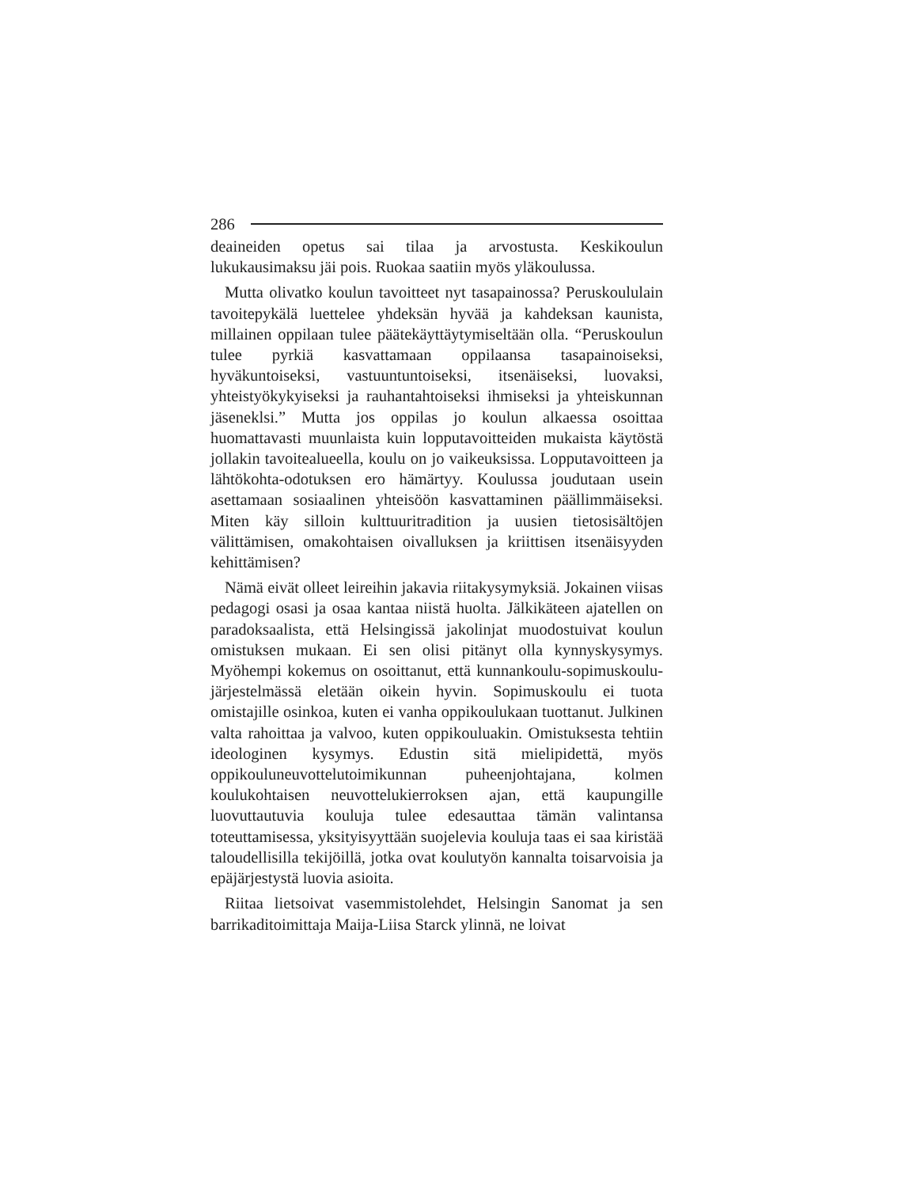286
deaineiden opetus sai tilaa ja arvostusta. Keskikoulun lukukausimaksu jäi pois. Ruokaa saatiin myös yläkoulussa.
Mutta olivatko koulun tavoitteet nyt tasapainossa? Peruskoululain tavoitepykälä luettelee yhdeksän hyvää ja kahdeksan kaunista, millainen oppilaan tulee päätekäyttäytymiseltään olla. “Peruskoulun tulee pyrkiä kasvattamaan oppilaansa tasapainoiseksi, hyväkuntoiseksi, vastuuntuntoiseksi, itsenäiseksi, luovaksi, yhteistyökykyiseksi ja rauhantahtoiseksi ihmiseksi ja yhteiskunnan jäseneklsi.” Mutta jos oppilas jo koulun alkaessa osoittaa huomattavasti muunlaista kuin lopputavoitteiden mukaista käytöstä jollakin tavoitealueella, koulu on jo vaikeuksissa. Lopputavoitteen ja lähtökohta-odotuksen ero hämärtyy. Koulussa joudutaan usein asettamaan sosiaalinen yhteisöön kasvattaminen päällimmäiseksi. Miten käy silloin kulttuuritradition ja uusien tietosisältöjen välittämisen, omakohtaisen oivalluksen ja kriittisen itsenäisyyden kehittämisen?
Nämä eivät olleet leireihin jakavia riitakysymyksiä. Jokainen viisas pedagogi osasi ja osaa kantaa niistä huolta. Jälkikäteen ajatellen on paradoksaalista, että Helsingissä jakolinjat muodostuivat koulun omistuksen mukaan. Ei sen olisi pitänyt olla kynnyskysymys. Myöhempi kokemus on osoittanut, että kunnankoulu-sopimuskoulu-järjestelmässä eletään oikein hyvin. Sopimuskoulu ei tuota omistajille osinkoa, kuten ei vanha oppikoulukaan tuottanut. Julkinen valta rahoittaa ja valvoo, kuten oppikouluakin. Omistuksesta tehtiin ideologinen kysymys. Edustin sitä mielipidettä, myös oppikouluneuvottelutoimikunnan puheenjohtajana, kolmen koulukohtaisen neuvottelukierroksen ajan, että kaupungille luovuttautuvia kouluja tulee edesauttaa tämän valintansa toteuttamisessa, yksityisyyttään suojelevia kouluja taas ei saa kiristää taloudellisilla tekijöillä, jotka ovat koulutyön kannalta toisarvoisia ja epäjärjestystä luovia asioita.
Riitaa lietsoivat vasemmistolehdet, Helsingin Sanomat ja sen barrikaditoimittaja Maija-Liisa Starck ylinnä, ne loivat